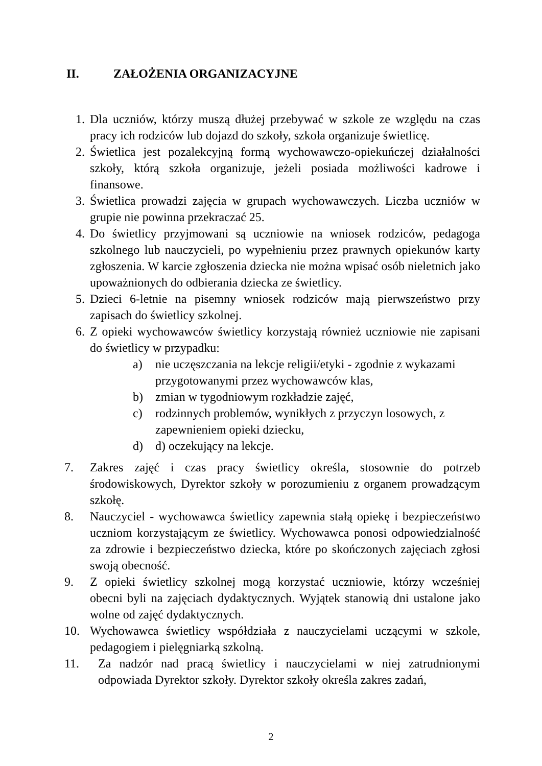II. ZAŁOŻENIA ORGANIZACYJNE
1. Dla uczniów, którzy muszą dłużej przebywać w szkole ze względu na czas pracy ich rodziców lub dojazd do szkoły, szkoła organizuje świetlicę.
2. Świetlica jest pozalekcyjną formą wychowawczo-opiekuńczej działalności szkoły, którą szkoła organizuje, jeżeli posiada możliwości kadrowe i finansowe.
3. Świetlica prowadzi zajęcia w grupach wychowawczych. Liczba uczniów w grupie nie powinna przekraczać 25.
4. Do świetlicy przyjmowani są uczniowie na wniosek rodziców, pedagoga szkolnego lub nauczycieli, po wypełnieniu przez prawnych opiekunów karty zgłoszenia. W karcie zgłoszenia dziecka nie można wpisać osób nieletnich jako upoważnionych do odbierania dziecka ze świetlicy.
5. Dzieci 6-letnie na pisemny wniosek rodziców mają pierwszeństwo przy zapisach do świetlicy szkolnej.
6. Z opieki wychowawców świetlicy korzystają również uczniowie nie zapisani do świetlicy w przypadku:
a) nie uczęszczania na lekcje religii/etyki - zgodnie z wykazami przygotowanymi przez wychowawców klas,
b) zmian w tygodniowym rozkładzie zajęć,
c) rodzinnych problemów, wynikłych z przyczyn losowych, z zapewnieniem opieki dziecku,
d) d) oczekujący na lekcje.
7. Zakres zajęć i czas pracy świetlicy określa, stosownie do potrzeb środowiskowych, Dyrektor szkoły w porozumieniu z organem prowadzącym szkołę.
8. Nauczyciel - wychowawca świetlicy zapewnia stałą opiekę i bezpieczeństwo uczniom korzystającym ze świetlicy. Wychowawca ponosi odpowiedzialność za zdrowie i bezpieczeństwo dziecka, które po skończonych zajęciach zgłosi swoją obecność.
9. Z opieki świetlicy szkolnej mogą korzystać uczniowie, którzy wcześniej obecni byli na zajęciach dydaktycznych. Wyjątek stanowią dni ustalone jako wolne od zajęć dydaktycznych.
10. Wychowawca świetlicy współdziała z nauczycielami uczącymi w szkole, pedagogiem i pielęgniarką szkolną.
11. Za nadzór nad pracą świetlicy i nauczycielami w niej zatrudnionymi odpowiada Dyrektor szkoły. Dyrektor szkoły określa zakres zadań,
2